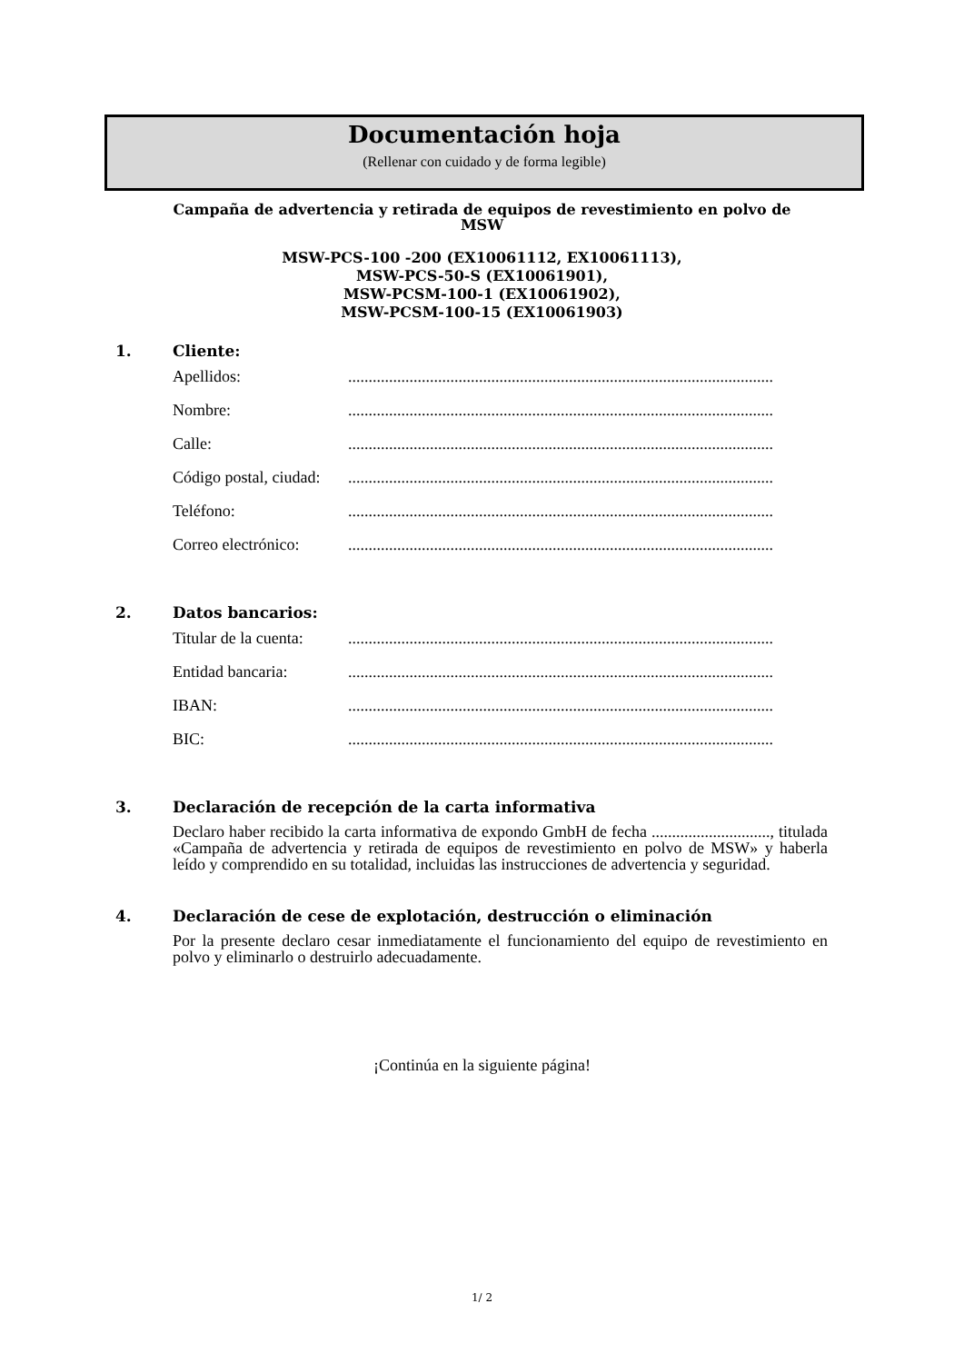Documentación hoja
(Rellenar con cuidado y de forma legible)
Campaña de advertencia y retirada de equipos de revestimiento en polvo de
MSW
MSW-PCS-100 -200 (EX10061112, EX10061113),
MSW-PCS-50-S (EX10061901),
MSW-PCSM-100-1 (EX10061902),
MSW-PCSM-100-15 (EX10061903)
1. Cliente:
Apellidos:........................................................................................................
Nombre:........................................................................................................
Calle:........................................................................................................
Código postal, ciudad:........................................................................................................
Teléfono:........................................................................................................
Correo electrónico:........................................................................................................
2. Datos bancarios:
Titular de la cuenta:........................................................................................................
Entidad bancaria:........................................................................................................
IBAN:........................................................................................................
BIC:........................................................................................................
3. Declaración de recepción de la carta informativa
Declaro haber recibido la carta informativa de expondo GmbH de fecha ............................., titulada «Campaña de advertencia y retirada de equipos de revestimiento en polvo de MSW» y haberla leído y comprendido en su totalidad, incluidas las instrucciones de advertencia y seguridad.
4. Declaración de cese de explotación, destrucción o eliminación
Por la presente declaro cesar inmediatamente el funcionamiento del equipo de revestimiento en polvo y eliminarlo o destruirlo adecuadamente.
¡Continúa en la siguiente página!
1/ 2